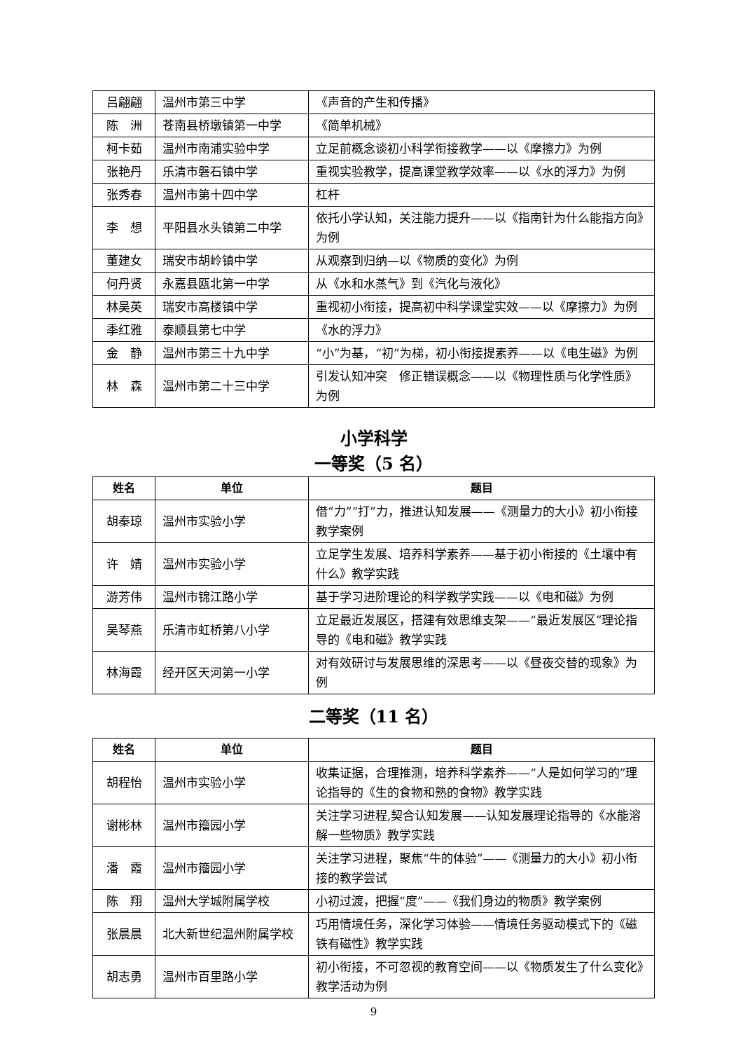| 吕翩翩 | 温州市第三中学 | 《声音的产生和传播》 |
| 陈 洲 | 苍南县桥墩镇第一中学 | 《简单机械》 |
| 柯卡茹 | 温州市南浦实验中学 | 立足前概念谈初小科学衔接教学——以《摩擦力》为例 |
| 张艳丹 | 乐清市磐石镇中学 | 重视实验教学，提高课堂教学效率——以《水的浮力》为例 |
| 张秀春 | 温州市第十四中学 | 杠杆 |
| 李 想 | 平阳县水头镇第二中学 | 依托小学认知，关注能力提升——以《指南针为什么能指方向》为例 |
| 董建女 | 瑞安市胡岭镇中学 | 从观察到归纳—以《物质的变化》为例 |
| 何丹贤 | 永嘉县瓯北第一中学 | 从《水和水蒸气》到《汽化与液化》 |
| 林吴英 | 瑞安市高楼镇中学 | 重视初小衔接，提高初中科学课堂实效——以《摩擦力》为例 |
| 季红雅 | 泰顺县第七中学 | 《水的浮力》 |
| 金 静 | 温州市第三十九中学 | “小”为基，“初”为梯，初小衔接提素养——以《电生磁》为例 |
| 林 森 | 温州市第二十三中学 | 引发认知冲突 修正错误概念——以《物理性质与化学性质》为例 |
小学科学
一等奖（5 名）
| 姓名 | 单位 | 题目 |
| --- | --- | --- |
| 胡秦琼 | 温州市实验小学 | 借“力”“打”力，推进认知发展——《测量力的大小》初小衔接教学案例 |
| 许 婧 | 温州市实验小学 | 立足学生发展、培养科学素养——基于初小衔接的《土壤中有什么》教学实践 |
| 游芳伟 | 温州市锦江路小学 | 基于学习进阶理论的科学教学实践——以《电和磁》为例 |
| 吴琴燕 | 乐清市虹桥第八小学 | 立足最近发展区，搭建有效思维支架——“最近发展区”理论指导的《电和磁》教学实践 |
| 林海霞 | 经开区天河第一小学 | 对有效研讨与发展思维的深思考——以《昼夜交替的现象》为例 |
二等奖（11 名）
| 姓名 | 单位 | 题目 |
| --- | --- | --- |
| 胡程怡 | 温州市实验小学 | 收集证据，合理推测，培养科学素养——“人是如何学习的”理论指导的《生的食物和熟的食物》教学实践 |
| 谢彬林 | 温州市籀园小学 | 关注学习进程,契合认知发展——认知发展理论指导的《水能溶解一些物质》教学实践 |
| 潘 霞 | 温州市籀园小学 | 关注学习进程，聚焦“牛的体验”——《测量力的大小》初小衔接的教学尝试 |
| 陈 翔 | 温州大学城附属学校 | 小初过渡，把握“度”——《我们身边的物质》教学案例 |
| 张晨晨 | 北大新世纪温州附属学校 | 巧用情境任务，深化学习体验——情境任务驱动模式下的《磁铁有磁性》教学实践 |
| 胡志勇 | 温州市百里路小学 | 初小衔接，不可忽视的教育空间——以《物质发生了什么变化》教学活动为例 |
9